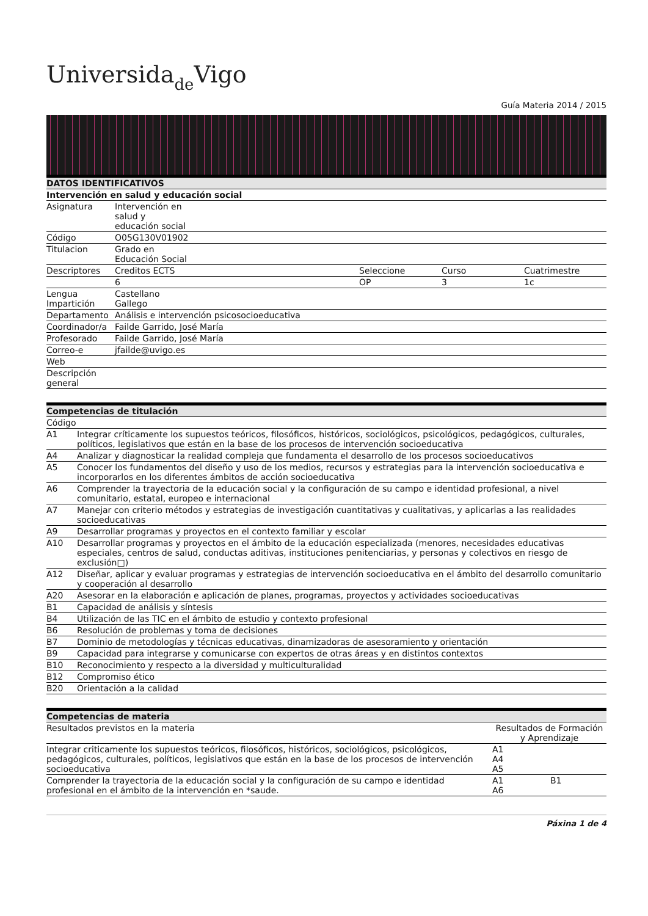Universidade Vigo
Guía Materia 2014 / 2015
| DATOS IDENTIFICATIVOS | | | | |
| --- | --- | --- | --- | --- |
| Intervención en salud y educación social | | | | |
| Asignatura | Intervención en salud y educación social | | | |
| Código | O05G130V01902 | | | |
| Titulacion | Grado en Educación Social | | | |
| Descriptores | Creditos ECTS | Seleccione | Curso | Cuatrimestre |
| | 6 | OP | 3 | 1c |
| Lengua Impartición | Castellano Gallego | | | |
| Departamento | Análisis e intervención psicosocioeducativa | | | |
| Coordinador/a | Failde Garrido, José María | | | |
| Profesorado | Failde Garrido, José María | | | |
| Correo-e | jfailde@uvigo.es | | | |
| Web | | | | |
| Descripción general | | | | |
| Competencias de titulación | |
| --- | --- |
| Código | |
| A1 | Integrar críticamente los supuestos teóricos, filosóficos, históricos, sociológicos, psicológicos, pedagógicos, culturales, políticos, legislativos que están en la base de los procesos de intervención socioeducativa |
| A4 | Analizar y diagnosticar la realidad compleja que fundamenta el desarrollo de los procesos socioeducativos |
| A5 | Conocer los fundamentos del diseño y uso de los medios, recursos y estrategias para la intervención socioeducativa e incorporarlos en los diferentes ámbitos de acción socioeducativa |
| A6 | Comprender la trayectoria de la educación social y la configuración de su campo e identidad profesional, a nivel comunitario, estatal, europeo e internacional |
| A7 | Manejar con criterio métodos y estrategias de investigación cuantitativas y cualitativas, y aplicarlas a las realidades socioeducativas |
| A9 | Desarrollar programas y proyectos en el contexto familiar y escolar |
| A10 | Desarrollar programas y proyectos en el ámbito de la educación especializada (menores, necesidades educativas especiales, centros de salud, conductas aditivas, instituciones penitenciarias, y personas y colectivos en riesgo de exclusión□) |
| A12 | Diseñar, aplicar y evaluar programas y estrategias de intervención socioeducativa en el ámbito del desarrollo comunitario y cooperación al desarrollo |
| A20 | Asesorar en la elaboración e aplicación de planes, programas, proyectos y actividades socioeducativas |
| B1 | Capacidad de análisis y síntesis |
| B4 | Utilización de las TIC en el ámbito de estudio y contexto profesional |
| B6 | Resolución de problemas y toma de decisiones |
| B7 | Dominio de metodologías y técnicas educativas, dinamizadoras de asesoramiento y orientación |
| B9 | Capacidad para integrarse y comunicarse con expertos de otras áreas y en distintos contextos |
| B10 | Reconocimiento y respecto a la diversidad y multiculturalidad |
| B12 | Compromiso ético |
| B20 | Orientación a la calidad |
| Competencias de materia | | |
| --- | --- | --- |
| Resultados previstos en la materia | Resultados de Formación y Aprendizaje | |
| Integrar criticamente los supuestos teóricos, filosóficos, históricos, sociológicos, psicológicos, pedagógicos, culturales, políticos, legislativos que están en la base de los procesos de intervención socioeducativa | A1 A4 A5 | |
| Comprender la trayectoria de la educación social y la configuración de su campo e identidad profesional en el ámbito de la intervención en *saude. | A1 A6 | B1 |
Páxina 1 de 4